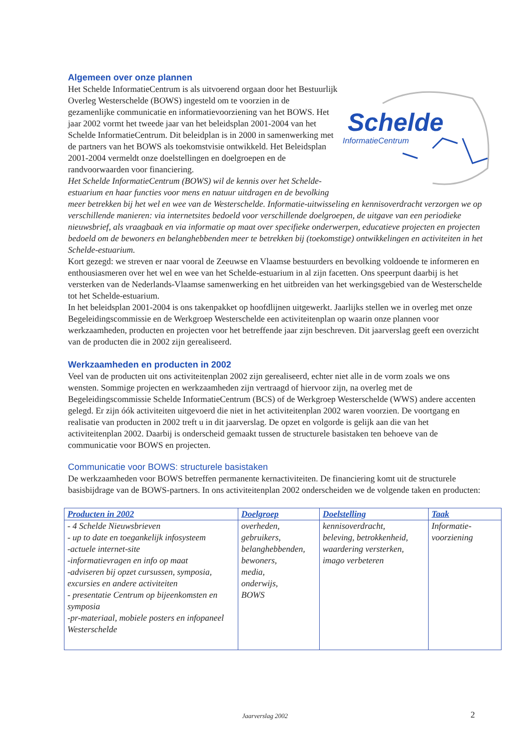Algemeen over onze plannen
Schelde
InformatieCentrum
Het Schelde InformatieCentrum is als uitvoerend orgaan door het Bestuurlijk Overleg Westerschelde (BOWS) ingesteld om te voorzien in de gezamenlijke communicatie en informatievoorziening van het BOWS. Het jaar 2002 vormt het tweede jaar van het beleidsplan 2001-2004 van het Schelde InformatieCentrum. Dit beleidplan is in 2000 in samenwerking met de partners van het BOWS als toekomstvisie ontwikkeld. Het Beleidsplan 2001-2004 vermeldt onze doelstellingen en doelgroepen en de randvoorwaarden voor financiering.
Het Schelde InformatieCentrum (BOWS) wil de kennis over het Schelde-estuarium en haar functies voor mens en natuur uitdragen en de bevolking meer betrekken bij het wel en wee van de Westerschelde. Informatie-uitwisseling en kennisoverdracht verzorgen we op verschillende manieren: via internetsites bedoeld voor verschillende doelgroepen, de uitgave van een periodieke nieuwsbrief, als vraagbaak en via informatie op maat over specifieke onderwerpen, educatieve projecten en projecten bedoeld om de bewoners en belanghebbenden meer te betrekken bij (toekomstige) ontwikkelingen en activiteiten in het Schelde-estuarium.
Kort gezegd: we streven er naar vooral de Zeeuwse en Vlaamse bestuurders en bevolking voldoende te informeren en enthousiasmeren over het wel en wee van het Schelde-estuarium in al zijn facetten. Ons speerpunt daarbij is het versterken van de Nederlands-Vlaamse samenwerking en het uitbreiden van het werkingsgebied van de Westerschelde tot het Schelde-estuarium.
In het beleidsplan 2001-2004 is ons takenpakket op hoofdlijnen uitgewerkt. Jaarlijks stellen we in overleg met onze Begeleidingscommissie en de Werkgroep Westerschelde een activiteitenplan op waarin onze plannen voor werkzaamheden, producten en projecten voor het betreffende jaar zijn beschreven. Dit jaarverslag geeft een overzicht van de producten die in 2002 zijn gerealiseerd.
Werkzaamheden en producten in 2002
Veel van de producten uit ons activiteitenplan 2002 zijn gerealiseerd, echter niet alle in de vorm zoals we ons wensten. Sommige projecten en werkzaamheden zijn vertraagd of hiervoor zijn, na overleg met de Begeleidingscommissie Schelde InformatieCentrum (BCS) of de Werkgroep Westerschelde (WWS) andere accenten gelegd. Er zijn óók activiteiten uitgevoerd die niet in het activiteitenplan 2002 waren voorzien. De voortgang en realisatie van producten in 2002 treft u in dit jaarverslag. De opzet en volgorde is gelijk aan die van het activiteitenplan 2002. Daarbij is onderscheid gemaakt tussen de structurele basistaken ten behoeve van de communicatie voor BOWS en projecten.
Communicatie voor BOWS: structurele basistaken
De werkzaamheden voor BOWS betreffen permanente kernactiviteiten. De financiering komt uit de structurele basisbijdrage van de BOWS-partners. In ons activiteitenplan 2002 onderscheiden we de volgende taken en producten:
| Producten in 2002 | Doelgroep | Doelstelling | Taak |
| --- | --- | --- | --- |
| - 4 Schelde Nieuwsbrieven - up to date en toegankelijk infosysteem -actuele internet-site -informatievragen en info op maat -adviseren bij opzet cursussen, symposia, excursies en andere activiteiten - presentatie Centrum op bijeenkomsten en symposia -pr-materiaal, mobiele posters en infopaneel Westerschelde | overheden, gebruikers, belanghebbenden, bewoners, media, onderwijs, BOWS | kennisoverdracht, beleving, betrokkenheid, waardering versterken, imago verbeteren | Informatie- voorziening |
Jaarverslag 2002 2